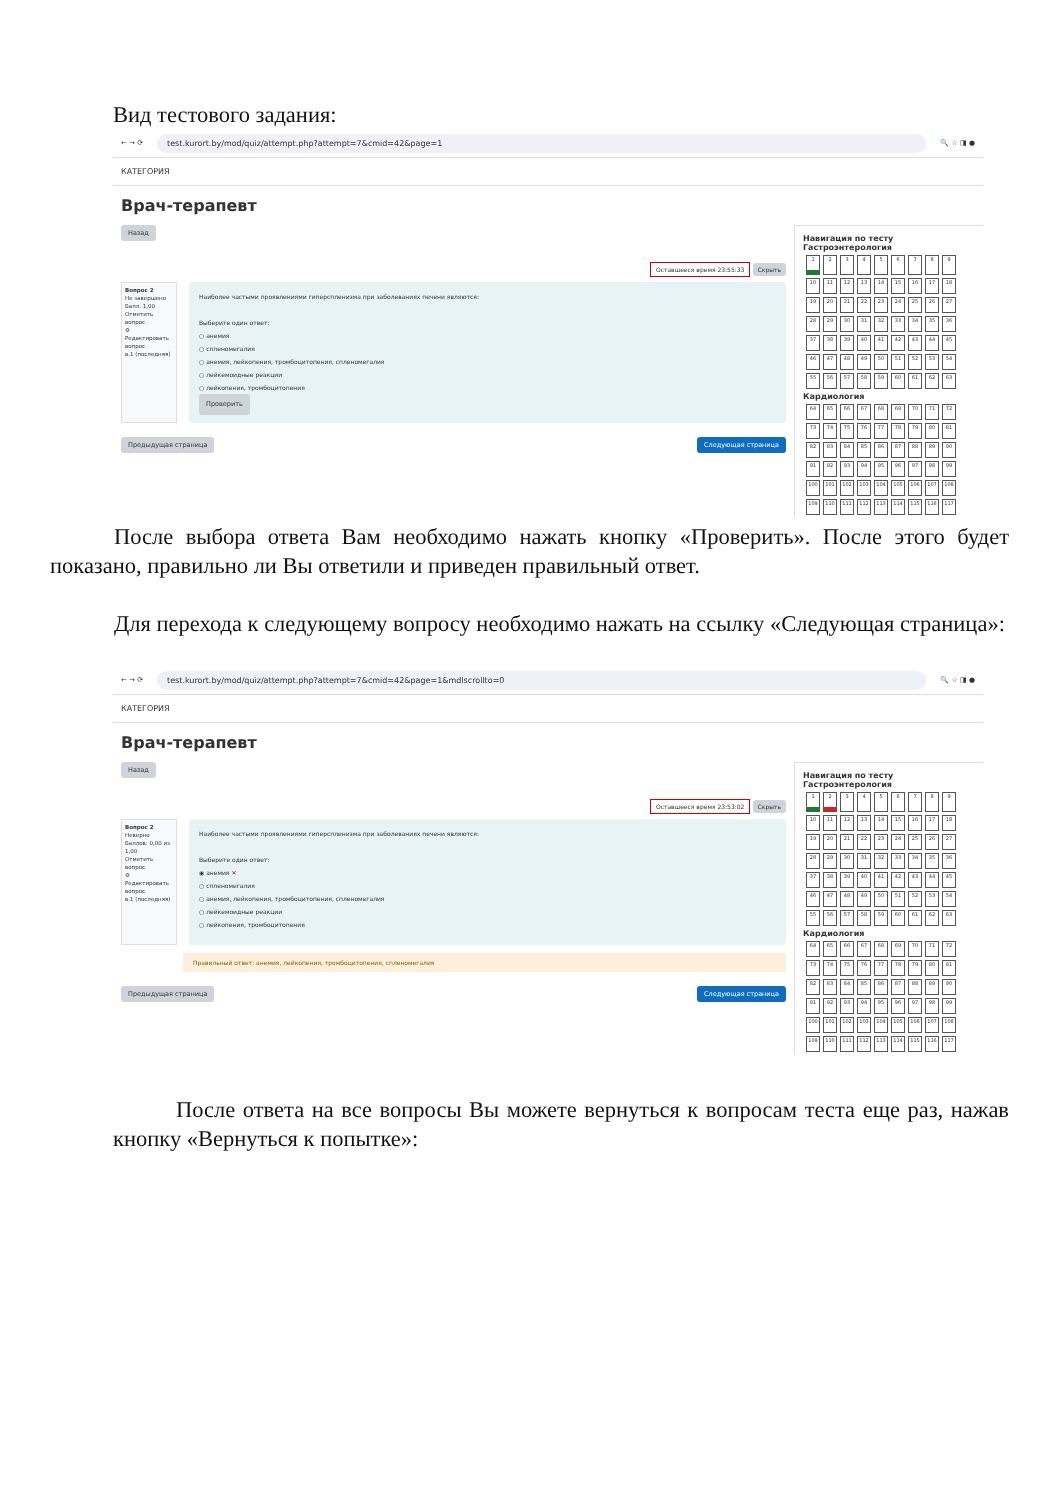Вид тестового задания:
← → ⟳
test.kurort.by/mod/quiz/attempt.php?attempt=7&cmid=42&page=1
🔍 ☆ ◨ ●
КАТЕГОРИЯ
Врач-терапевт
Назад
Оставшееся время 23:55:33 Скрыть
Вопрос 2
Не завершено
Балл: 1,00
Отметить вопрос
⚙ Редактировать вопрос
в.1 (последняя)
Наиболее частыми проявлениями гиперспленизма при заболеваниях печени являются:
Выберите один ответ:
○ анемия
○ спленомегалия
○ анемия, лейкопения, тромбоцитопения, спленомегалия
○ лейкемоидные реакции
○ лейкопения, тромбоцитопения
Проверить
Предыдущая страница Следующая страница
Навигация по тесту
Гастроэнтерология
| 1 | 2 | 3 | 4 | 5 | 6 | 7 | 8 | 9 |
| 10 | 11 | 12 | 13 | 14 | 15 | 16 | 17 | 18 |
| 19 | 20 | 21 | 22 | 23 | 24 | 25 | 26 | 27 |
| 28 | 29 | 30 | 31 | 32 | 33 | 34 | 35 | 36 |
| 37 | 38 | 39 | 40 | 41 | 42 | 43 | 44 | 45 |
| 46 | 47 | 48 | 49 | 50 | 51 | 52 | 53 | 54 |
| 55 | 56 | 57 | 58 | 59 | 60 | 61 | 62 | 63 |
Кардиология
| 64 | 65 | 66 | 67 | 68 | 69 | 70 | 71 | 72 |
| 73 | 74 | 75 | 76 | 77 | 78 | 79 | 80 | 81 |
| 82 | 83 | 84 | 85 | 86 | 87 | 88 | 89 | 90 |
| 91 | 92 | 93 | 94 | 95 | 96 | 97 | 98 | 99 |
| 100 | 101 | 102 | 103 | 104 | 105 | 106 | 107 | 108 |
| 109 | 110 | 111 | 112 | 113 | 114 | 115 | 116 | 117 |
После выбора ответа Вам необходимо нажать кнопку «Проверить». После этого будет показано, правильно ли Вы ответили и приведен правильный ответ.
Для перехода к следующему вопросу необходимо нажать на ссылку «Следующая страница»:
← → ⟳
test.kurort.by/mod/quiz/attempt.php?attempt=7&cmid=42&page=1&mdlscrollto=0
🔍 ☆ ◨ ●
КАТЕГОРИЯ
Врач-терапевт
Назад
Оставшееся время 23:53:02 Скрыть
Вопрос 2
Неверно
Баллов: 0,00 из 1,00
Отметить вопрос
⚙ Редактировать вопрос
в.1 (последняя)
Наиболее частыми проявлениями гиперспленизма при заболеваниях печени являются:
Выберите один ответ:
◉ анемия ✕
○ спленомегалия
○ анемия, лейкопения, тромбоцитопения, спленомегалия
○ лейкемоидные реакции
○ лейкопения, тромбоцитопения
Правильный ответ: анемия, лейкопения, тромбоцитопения, спленомегалия
Предыдущая страница Следующая страница
Навигация по тесту
Гастроэнтерология
| 1 | 2 | 3 | 4 | 5 | 6 | 7 | 8 | 9 |
| 10 | 11 | 12 | 13 | 14 | 15 | 16 | 17 | 18 |
| 19 | 20 | 21 | 22 | 23 | 24 | 25 | 26 | 27 |
| 28 | 29 | 30 | 31 | 32 | 33 | 34 | 35 | 36 |
| 37 | 38 | 39 | 40 | 41 | 42 | 43 | 44 | 45 |
| 46 | 47 | 48 | 49 | 50 | 51 | 52 | 53 | 54 |
| 55 | 56 | 57 | 58 | 59 | 60 | 61 | 62 | 63 |
Кардиология
| 64 | 65 | 66 | 67 | 68 | 69 | 70 | 71 | 72 |
| 73 | 74 | 75 | 76 | 77 | 78 | 79 | 80 | 81 |
| 82 | 83 | 84 | 85 | 86 | 87 | 88 | 89 | 90 |
| 91 | 92 | 93 | 94 | 95 | 96 | 97 | 98 | 99 |
| 100 | 101 | 102 | 103 | 104 | 105 | 106 | 107 | 108 |
| 109 | 110 | 111 | 112 | 113 | 114 | 115 | 116 | 117 |
После ответа на все вопросы Вы можете вернуться к вопросам теста еще раз, нажав кнопку «Вернуться к попытке»: